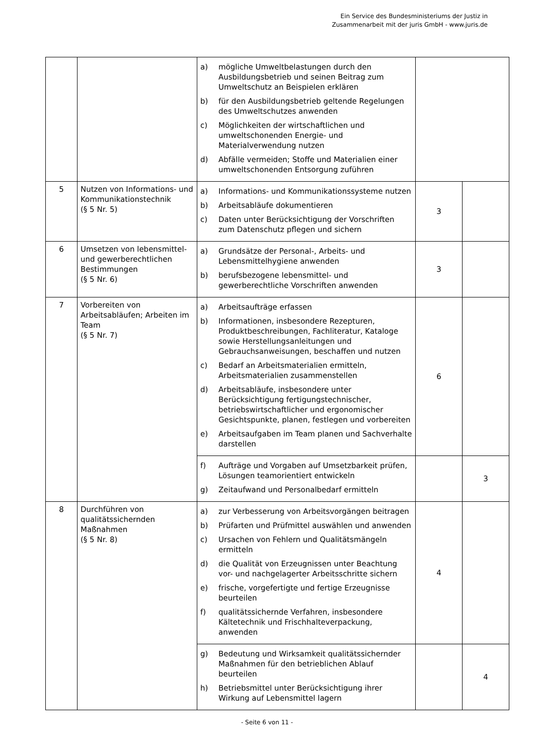Ein Service des Bundesministeriums der Justiz in
Zusammenarbeit mit der juris GmbH - www.juris.de
| | | a) mögliche Umweltbelastungen durch den Ausbildungsbetrieb und seinen Beitrag zum Umweltschutz an Beispielen erklären b) für den Ausbildungsbetrieb geltende Regelungen des Umweltschutzes anwenden c) Möglichkeiten der wirtschaftlichen und umweltschonenden Energie- und Materialverwendung nutzen d) Abfälle vermeiden; Stoffe und Materialien einer umweltschonenden Entsorgung zuführen | | |
| 5 | Nutzen von Informations- und Kommunikationstechnik (§ 5 Nr. 5) | a) Informations- und Kommunikationssysteme nutzen b) Arbeitsabläufe dokumentieren c) Daten unter Berücksichtigung der Vorschriften zum Datenschutz pflegen und sichern | 3 | |
| 6 | Umsetzen von lebensmittel- und gewerberechtlichen Bestimmungen (§ 5 Nr. 6) | a) Grundsätze der Personal-, Arbeits- und Lebensmittelhygiene anwenden b) berufsbezogene lebensmittel- und gewerberechtliche Vorschriften anwenden | 3 | |
| 7 | Vorbereiten von Arbeitsabläufen; Arbeiten im Team (§ 5 Nr. 7) | a) Arbeitsaufträge erfassen b) Informationen, insbesondere Rezepturen, Produktbeschreibungen, Fachliteratur, Kataloge sowie Herstellungsanleitungen und Gebrauchsanweisungen, beschaffen und nutzen c) Bedarf an Arbeitsmaterialien ermitteln, Arbeitsmaterialien zusammenstellen d) Arbeitsabläufe, insbesondere unter Berücksichtigung fertigungstechnischer, betriebswirtschaftlicher und ergonomischer Gesichtspunkte, planen, festlegen und vorbereiten e) Arbeitsaufgaben im Team planen und Sachverhalte darstellen | 6 | |
| | | f) Aufträge und Vorgaben auf Umsetzbarkeit prüfen, Lösungen teamorientiert entwickeln g) Zeitaufwand und Personalbedarf ermitteln | | 3 |
| 8 | Durchführen von qualitätssichernden Maßnahmen (§ 5 Nr. 8) | a) zur Verbesserung von Arbeitsvorgängen beitragen b) Prüfarten und Prüfmittel auswählen und anwenden c) Ursachen von Fehlern und Qualitätsmängeln ermitteln d) die Qualität von Erzeugnissen unter Beachtung vor- und nachgelagerter Arbeitsschritte sichern e) frische, vorgefertigte und fertige Erzeugnisse beurteilen f) qualitätssichernde Verfahren, insbesondere Kältetechnik und Frischhalteverpackung, anwenden | 4 | |
| | | g) Bedeutung und Wirksamkeit qualitätssichernder Maßnahmen für den betrieblichen Ablauf beurteilen h) Betriebsmittel unter Berücksichtigung ihrer Wirkung auf Lebensmittel lagern | | 4 |
- Seite 6 von 11 -